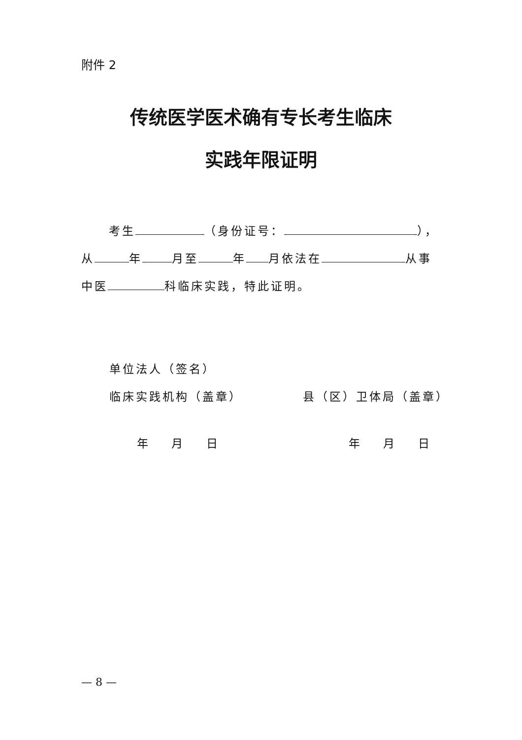附件 2
传统医学医术确有专长考生临床
实践年限证明
考生 （身份证号： ），
从 年 月至 年 月依法在 从事
中医 科临床实践，特此证明。
单位法人（签名）
临床实践机构（盖章）
县（区）卫体局（盖章）
年 月 日 年 月 日
— 8 —